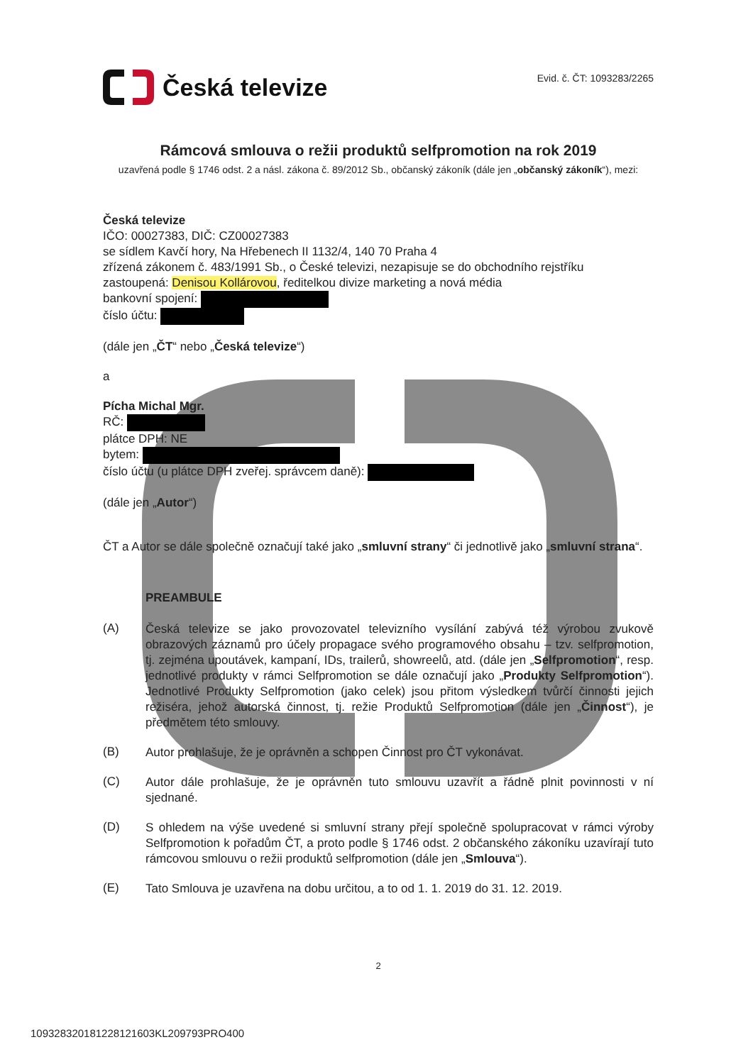Česká televize
Evid. č. ČT: 1093283/2265
Rámcová smlouva o režii produktů selfpromotion na rok 2019
uzavřená podle § 1746 odst. 2 a násl. zákona č. 89/2012 Sb., občanský zákoník (dále jen „občanský zákoník“), mezi:
Česká televize
IČO: 00027383, DIČ: CZ00027383
se sídlem Kavčí hory, Na Hřebenech II 1132/4, 140 70 Praha 4
zřízená zákonem č. 483/1991 Sb., o České televizi, nezapisuje se do obchodního rejstříku
zastoupená: Denisou Kollárovou, ředitelkou divize marketing a nová média
bankovní spojení:
číslo účtu:
(dále jen „ČT“ nebo „Česká televize“)
a
Pícha Michal Mgr.
RČ:
plátce DPH: NE
bytem:
číslo účtu (u plátce DPH zveřej. správcem daně):
(dále jen „Autor“)
ČT a Autor se dále společně označují také jako „smluvní strany“ či jednotlivě jako „smluvní strana“.
PREAMBULE
(A)
Česká televize se jako provozovatel televizního vysílání zabývá též výrobou zvukově obrazových záznamů pro účely propagace svého programového obsahu – tzv. selfpromotion, tj. zejména upoutávek, kampaní, IDs, trailerů, showreelů, atd. (dále jen „Selfpromotion“, resp. jednotlivé produkty v rámci Selfpromotion se dále označují jako „Produkty Selfpromotion“). Jednotlivé Produkty Selfpromotion (jako celek) jsou přitom výsledkem tvůrčí činnosti jejich režiséra, jehož autorská činnost, tj. režie Produktů Selfpromotion (dále jen „Činnost“), je předmětem této smlouvy.
(B)
Autor prohlašuje, že je oprávněn a schopen Činnost pro ČT vykonávat.
(C)
Autor dále prohlašuje, že je oprávněn tuto smlouvu uzavřít a řádně plnit povinnosti v ní sjednané.
(D)
S ohledem na výše uvedené si smluvní strany přejí společně spolupracovat v rámci výroby Selfpromotion k pořadům ČT, a proto podle § 1746 odst. 2 občanského zákoníku uzavírají tuto rámcovou smlouvu o režii produktů selfpromotion (dále jen „Smlouva“).
(E)
Tato Smlouva je uzavřena na dobu určitou, a to od 1. 1. 2019 do 31. 12. 2019.
2
10932832018122812160​3KL209793PRO400